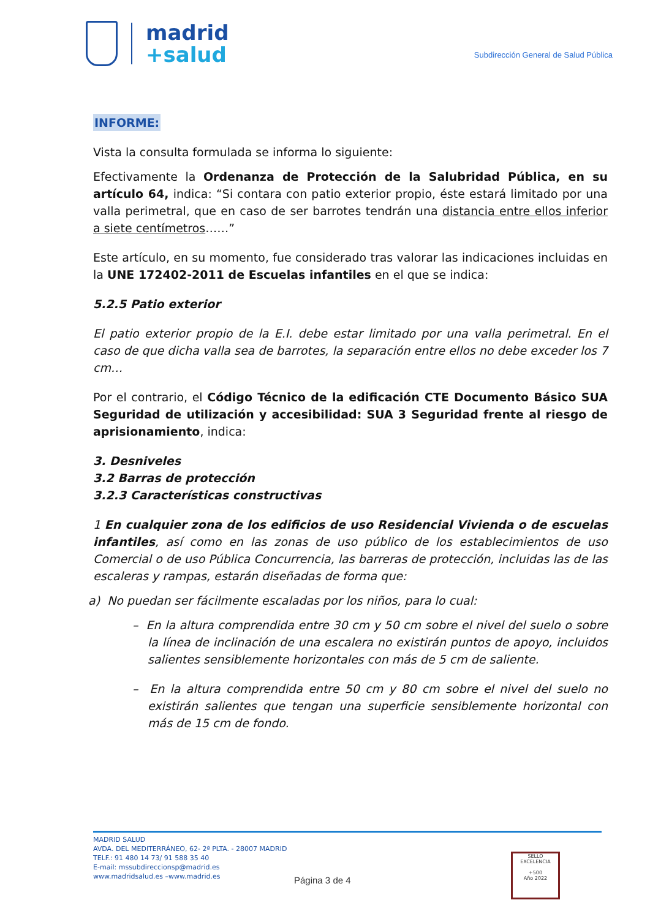madrid
+salud
Subdirección General de Salud Pública
INFORME:
Vista la consulta formulada se informa lo siguiente:
Efectivamente la Ordenanza de Protección de la Salubridad Pública, en su artículo 64, indica: “Si contara con patio exterior propio, éste estará limitado por una valla perimetral, que en caso de ser barrotes tendrán una distancia entre ellos inferior a siete centímetros……”
Este artículo, en su momento, fue considerado tras valorar las indicaciones incluidas en la UNE 172402-2011 de Escuelas infantiles en el que se indica:
5.2.5 Patio exterior
El patio exterior propio de la E.I. debe estar limitado por una valla perimetral. En el caso de que dicha valla sea de barrotes, la separación entre ellos no debe exceder los 7 cm…
Por el contrario, el Código Técnico de la edificación CTE Documento Básico SUA Seguridad de utilización y accesibilidad: SUA 3 Seguridad frente al riesgo de aprisionamiento, indica:
3. Desniveles
3.2 Barras de protección
3.2.3 Características constructivas
1 En cualquier zona de los edificios de uso Residencial Vivienda o de escuelas infantiles, así como en las zonas de uso público de los establecimientos de uso Comercial o de uso Pública Concurrencia, las barreras de protección, incluidas las de las escaleras y rampas, estarán diseñadas de forma que:
a) No puedan ser fácilmente escaladas por los niños, para lo cual:
– En la altura comprendida entre 30 cm y 50 cm sobre el nivel del suelo o sobre la línea de inclinación de una escalera no existirán puntos de apoyo, incluidos salientes sensiblemente horizontales con más de 5 cm de saliente.
– En la altura comprendida entre 50 cm y 80 cm sobre el nivel del suelo no existirán salientes que tengan una superficie sensiblemente horizontal con más de 15 cm de fondo.
MADRID SALUD
AVDA. DEL MEDITERRÁNEO, 62- 2ª PLTA. - 28007 MADRID
TELF.: 91 480 14 73/ 91 588 35 40
E-mail: mssubdireccionsp@madrid.es
www.madridsalud.es –www.madrid.es
Página 3 de 4
SELLO
EXCELENCIA
+500
Año 2022